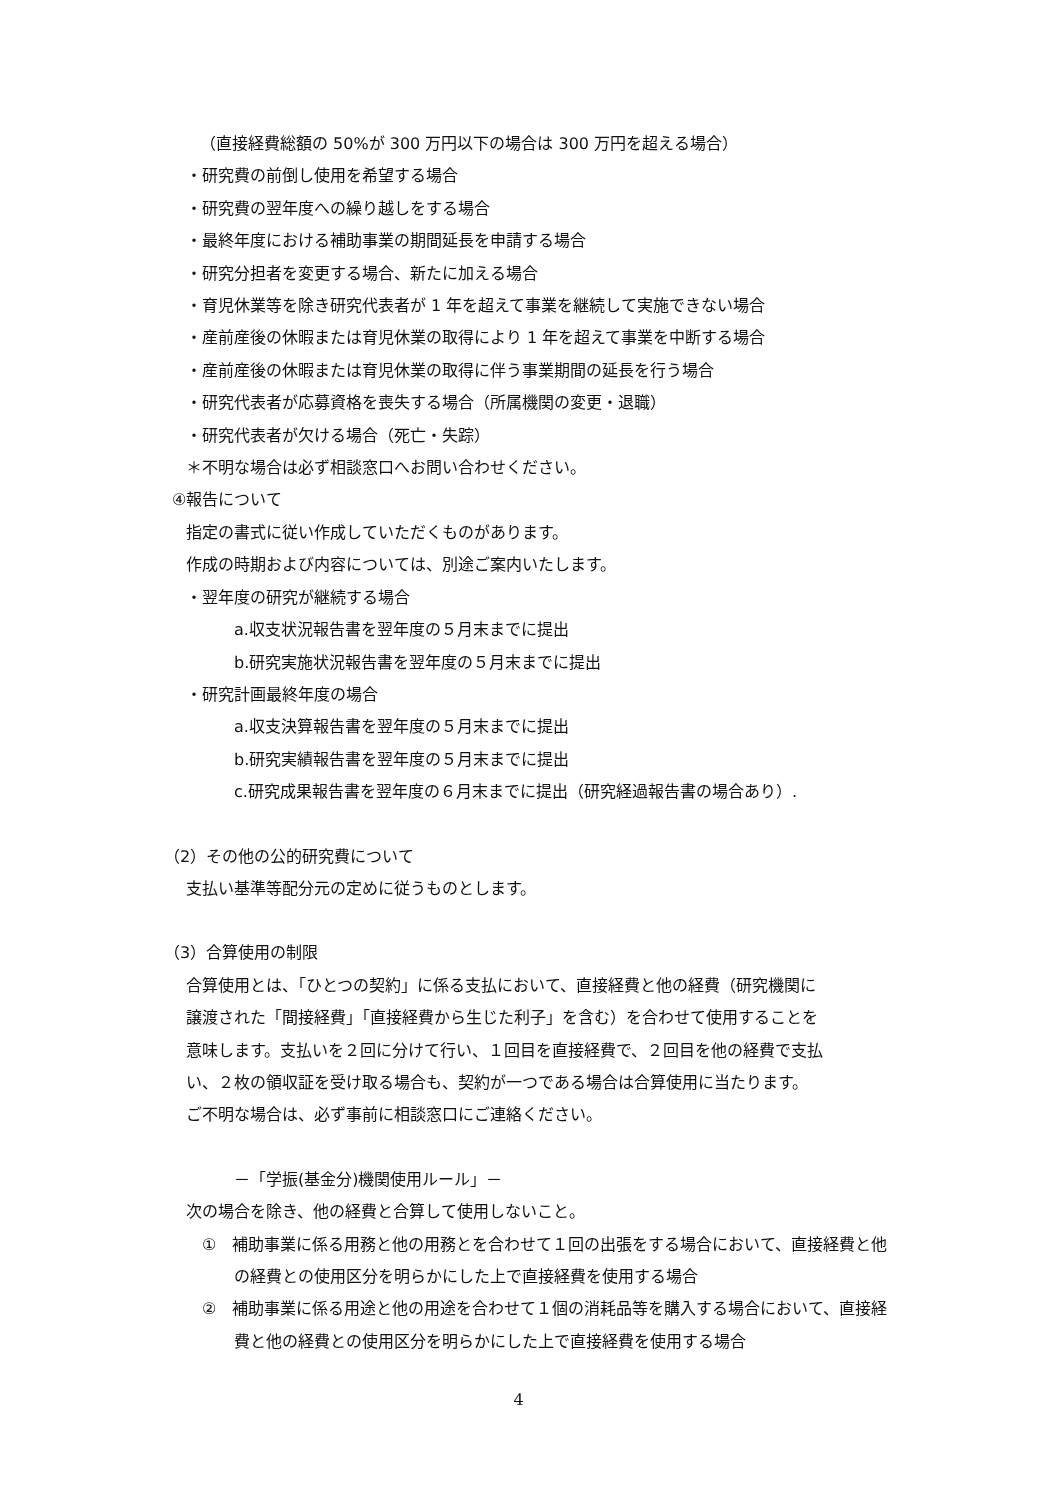（直接経費総額の 50%が 300 万円以下の場合は 300 万円を超える場合）
・研究費の前倒し使用を希望する場合
・研究費の翌年度への繰り越しをする場合
・最終年度における補助事業の期間延長を申請する場合
・研究分担者を変更する場合、新たに加える場合
・育児休業等を除き研究代表者が 1 年を超えて事業を継続して実施できない場合
・産前産後の休暇または育児休業の取得により 1 年を超えて事業を中断する場合
・産前産後の休暇または育児休業の取得に伴う事業期間の延長を行う場合
・研究代表者が応募資格を喪失する場合（所属機関の変更・退職）
・研究代表者が欠ける場合（死亡・失踪）
＊不明な場合は必ず相談窓口へお問い合わせください。
④報告について
指定の書式に従い作成していただくものがあります。
作成の時期および内容については、別途ご案内いたします。
・翌年度の研究が継続する場合
a.収支状況報告書を翌年度の５月末までに提出
b.研究実施状況報告書を翌年度の５月末までに提出
・研究計画最終年度の場合
a.収支決算報告書を翌年度の５月末までに提出
b.研究実績報告書を翌年度の５月末までに提出
c.研究成果報告書を翌年度の６月末までに提出（研究経過報告書の場合あり）.
（2）その他の公的研究費について
支払い基準等配分元の定めに従うものとします。
（3）合算使用の制限
合算使用とは、「ひとつの契約」に係る支払において、直接経費と他の経費（研究機関に
譲渡された「間接経費」「直接経費から生じた利子」を含む）を合わせて使用することを
意味します。支払いを２回に分けて行い、１回目を直接経費で、２回目を他の経費で支払
い、２枚の領収証を受け取る場合も、契約が一つである場合は合算使用に当たります。
ご不明な場合は、必ず事前に相談窓口にご連絡ください。
－「学振(基金分)機関使用ルール」－
次の場合を除き、他の経費と合算して使用しないこと。
①　補助事業に係る用務と他の用務とを合わせて１回の出張をする場合において、直接経費と他の経費との使用区分を明らかにした上で直接経費を使用する場合
②　補助事業に係る用途と他の用途を合わせて１個の消耗品等を購入する場合において、直接経費と他の経費との使用区分を明らかにした上で直接経費を使用する場合
4